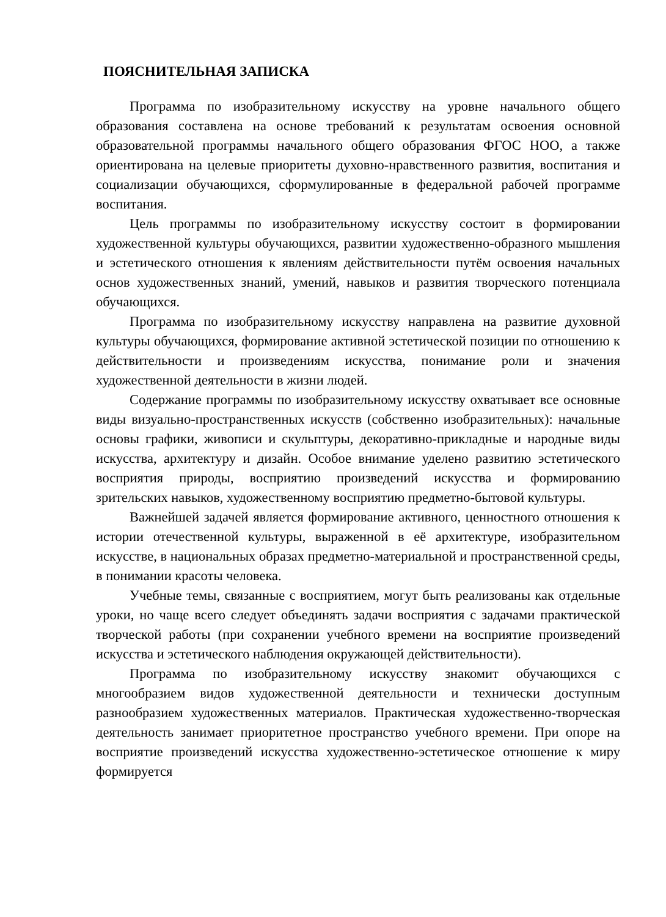ПОЯСНИТЕЛЬНАЯ ЗАПИСКА
Программа по изобразительному искусству на уровне начального общего образования составлена на основе требований к результатам освоения основной образовательной программы начального общего образования ФГОС НОО, а также ориентирована на целевые приоритеты духовно-нравственного развития, воспитания и социализации обучающихся, сформулированные в федеральной рабочей программе воспитания.
Цель программы по изобразительному искусству состоит в формировании художественной культуры обучающихся, развитии художественно-образного мышления и эстетического отношения к явлениям действительности путём освоения начальных основ художественных знаний, умений, навыков и развития творческого потенциала обучающихся.
Программа по изобразительному искусству направлена на развитие духовной культуры обучающихся, формирование активной эстетической позиции по отношению к действительности и произведениям искусства, понимание роли и значения художественной деятельности в жизни людей.
Содержание программы по изобразительному искусству охватывает все основные виды визуально-пространственных искусств (собственно изобразительных): начальные основы графики, живописи и скульптуры, декоративно-прикладные и народные виды искусства, архитектуру и дизайн. Особое внимание уделено развитию эстетического восприятия природы, восприятию произведений искусства и формированию зрительских навыков, художественному восприятию предметно-бытовой культуры.
Важнейшей задачей является формирование активного, ценностного отношения к истории отечественной культуры, выраженной в её архитектуре, изобразительном искусстве, в национальных образах предметно-материальной и пространственной среды, в понимании красоты человека.
Учебные темы, связанные с восприятием, могут быть реализованы как отдельные уроки, но чаще всего следует объединять задачи восприятия с задачами практической творческой работы (при сохранении учебного времени на восприятие произведений искусства и эстетического наблюдения окружающей действительности).
Программа по изобразительному искусству знакомит обучающихся с многообразием видов художественной деятельности и технически доступным разнообразием художественных материалов. Практическая художественно-творческая деятельность занимает приоритетное пространство учебного времени. При опоре на восприятие произведений искусства художественно-эстетическое отношение к миру формируется